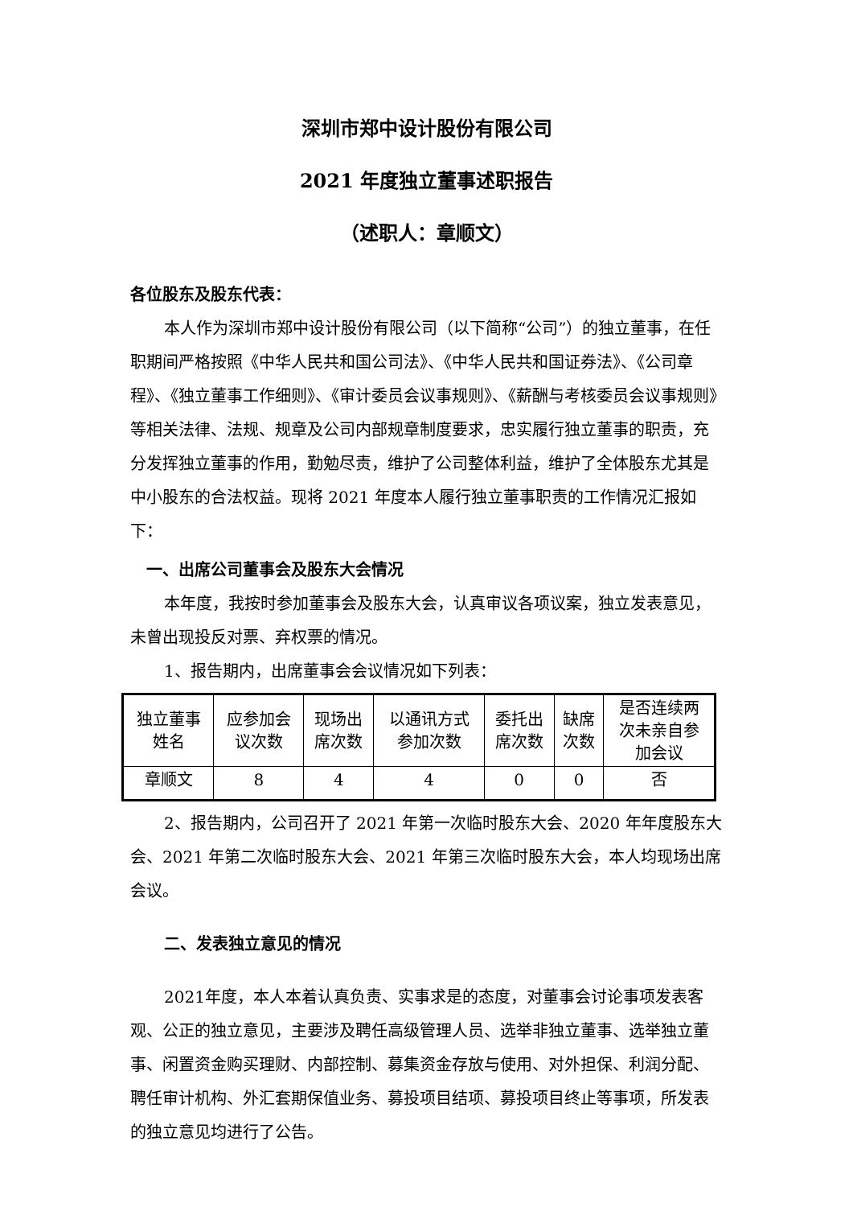深圳市郑中设计股份有限公司
2021 年度独立董事述职报告
（述职人：章顺文）
各位股东及股东代表：
本人作为深圳市郑中设计股份有限公司（以下简称“公司”）的独立董事，在任职期间严格按照《中华人民共和国公司法》、《中华人民共和国证券法》、《公司章程》、《独立董事工作细则》、《审计委员会议事规则》、《薪酬与考核委员会议事规则》等相关法律、法规、规章及公司内部规章制度要求，忠实履行独立董事的职责，充分发挥独立董事的作用，勤勉尽责，维护了公司整体利益，维护了全体股东尤其是中小股东的合法权益。现将 2021 年度本人履行独立董事职责的工作情况汇报如下：
一、出席公司董事会及股东大会情况
本年度，我按时参加董事会及股东大会，认真审议各项议案，独立发表意见，未曾出现投反对票、弃权票的情况。
1、报告期内，出席董事会会议情况如下列表：
| 独立董事 姓名 | 应参加会 议次数 | 现场出 席次数 | 以通讯方式 参加次数 | 委托出 席次数 | 缺席 次数 | 是否连续两 次未亲自参 加会议 |
| 章顺文 | 8 | 4 | 4 | 0 | 0 | 否 |
2、报告期内，公司召开了 2021 年第一次临时股东大会、2020 年年度股东大会、2021 年第二次临时股东大会、2021 年第三次临时股东大会，本人均现场出席会议。
二、发表独立意见的情况
2021年度，本人本着认真负责、实事求是的态度，对董事会讨论事项发表客观、公正的独立意见，主要涉及聘任高级管理人员、选举非独立董事、选举独立董事、闲置资金购买理财、内部控制、募集资金存放与使用、对外担保、利润分配、聘任审计机构、外汇套期保值业务、募投项目结项、募投项目终止等事项，所发表的独立意见均进行了公告。